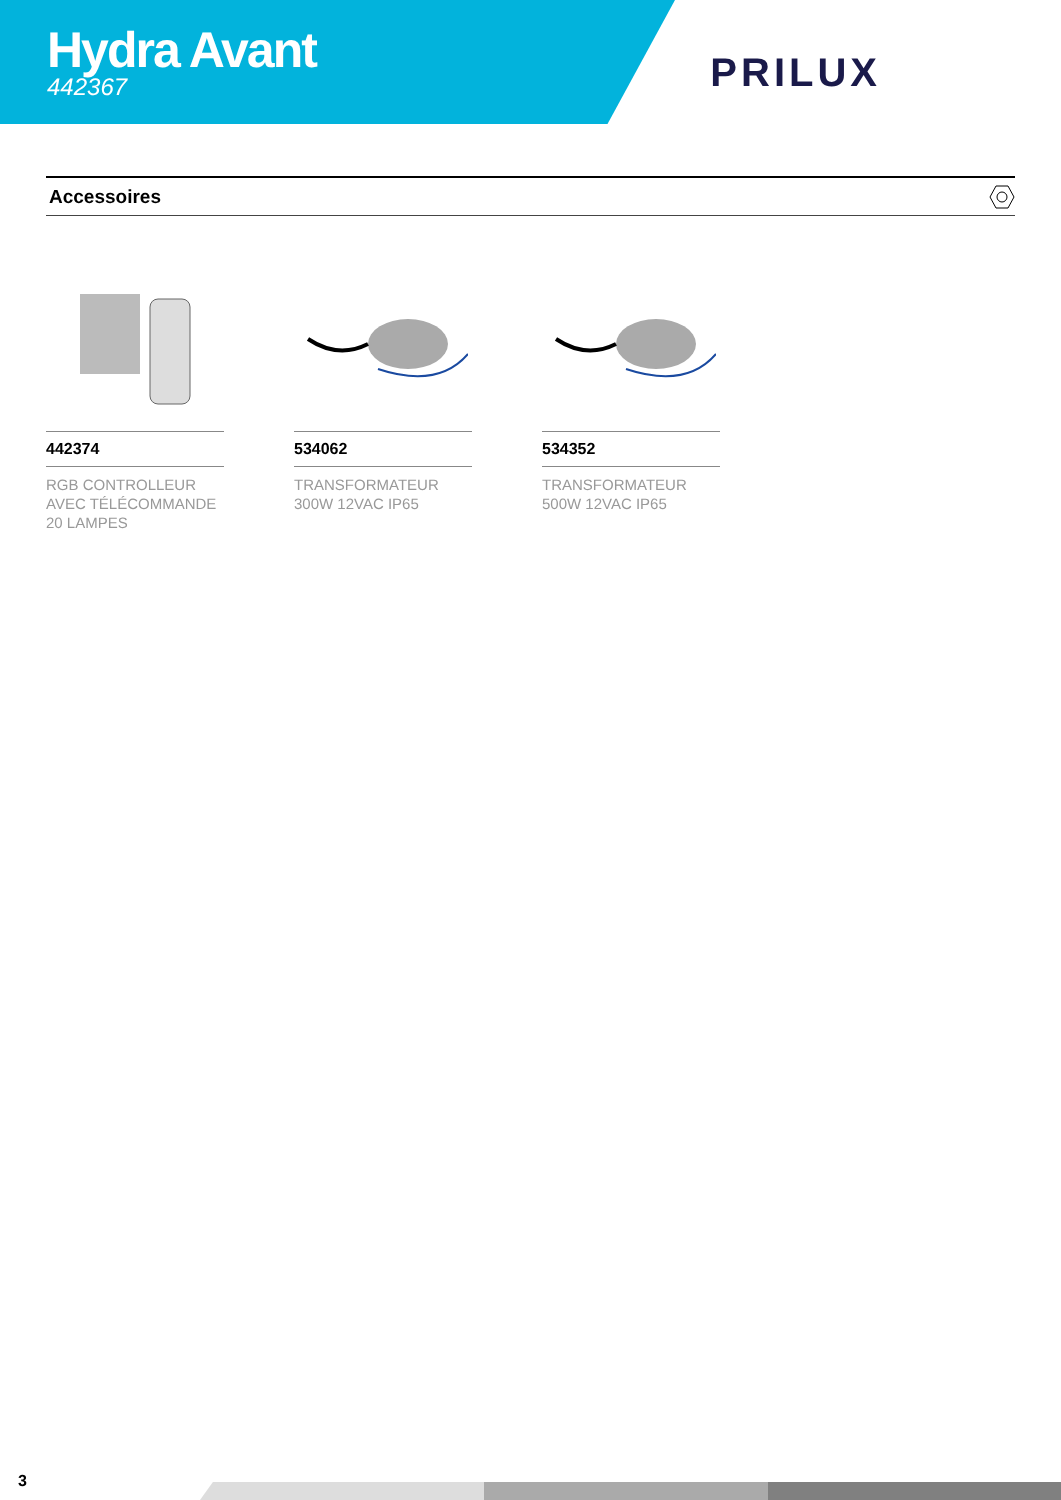Hydra Avant
442367
PRILUX
Accessoires
442374
RGB CONTROLLEUR AVEC TÉLÉCOMMANDE 20 LAMPES
534062
TRANSFORMATEUR 300W 12VAC IP65
534352
TRANSFORMATEUR 500W 12VAC IP65
3